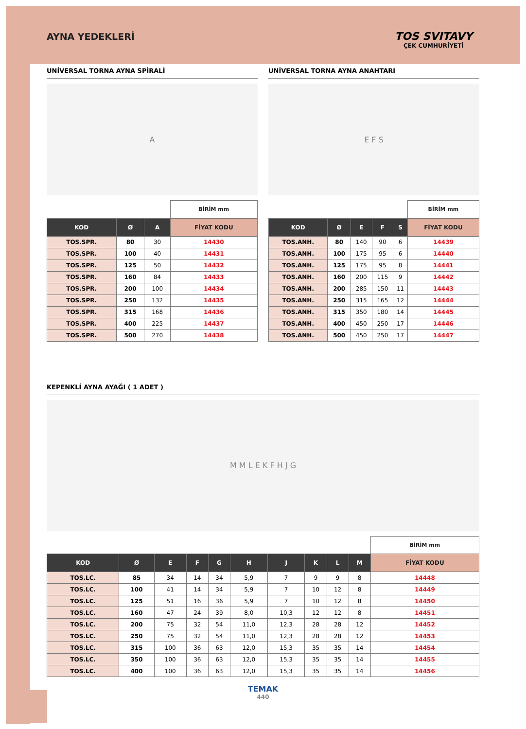TOS SVITAVY
ÇEK CUMHURİYETİ
AYNA YEDEKLERİ
UNİVERSAL TORNA AYNA SPİRALİ
A
| | | | BİRİM mm |
| --- | --- | --- | --- |
| KOD | Ø | A | FİYAT KODU |
| TOS.SPR. | 80 | 30 | 14430 |
| TOS.SPR. | 100 | 40 | 14431 |
| TOS.SPR. | 125 | 50 | 14432 |
| TOS.SPR. | 160 | 84 | 14433 |
| TOS.SPR. | 200 | 100 | 14434 |
| TOS.SPR. | 250 | 132 | 14435 |
| TOS.SPR. | 315 | 168 | 14436 |
| TOS.SPR. | 400 | 225 | 14437 |
| TOS.SPR. | 500 | 270 | 14438 |
UNİVERSAL TORNA AYNA ANAHTARI
E F S
| | | | | | BİRİM mm |
| --- | --- | --- | --- | --- | --- |
| KOD | Ø | E | F | S | FİYAT KODU |
| TOS.ANH. | 80 | 140 | 90 | 6 | 14439 |
| TOS.ANH. | 100 | 175 | 95 | 6 | 14440 |
| TOS.ANH. | 125 | 175 | 95 | 8 | 14441 |
| TOS.ANH. | 160 | 200 | 115 | 9 | 14442 |
| TOS.ANH. | 200 | 285 | 150 | 11 | 14443 |
| TOS.ANH. | 250 | 315 | 165 | 12 | 14444 |
| TOS.ANH. | 315 | 350 | 180 | 14 | 14445 |
| TOS.ANH. | 400 | 450 | 250 | 17 | 14446 |
| TOS.ANH. | 500 | 450 | 250 | 17 | 14447 |
KEPENKLİ AYNA AYAĞI ( 1 ADET )
M M L E K F H J G
| | | | | | | | | | | BİRİM mm |
| --- | --- | --- | --- | --- | --- | --- | --- | --- | --- | --- |
| KOD | Ø | E | F | G | H | J | K | L | M | FİYAT KODU |
| TOS.LC. | 85 | 34 | 14 | 34 | 5,9 | 7 | 9 | 9 | 8 | 14448 |
| TOS.LC. | 100 | 41 | 14 | 34 | 5,9 | 7 | 10 | 12 | 8 | 14449 |
| TOS.LC. | 125 | 51 | 16 | 36 | 5,9 | 7 | 10 | 12 | 8 | 14450 |
| TOS.LC. | 160 | 47 | 24 | 39 | 8,0 | 10,3 | 12 | 12 | 8 | 14451 |
| TOS.LC. | 200 | 75 | 32 | 54 | 11,0 | 12,3 | 28 | 28 | 12 | 14452 |
| TOS.LC. | 250 | 75 | 32 | 54 | 11,0 | 12,3 | 28 | 28 | 12 | 14453 |
| TOS.LC. | 315 | 100 | 36 | 63 | 12,0 | 15,3 | 35 | 35 | 14 | 14454 |
| TOS.LC. | 350 | 100 | 36 | 63 | 12,0 | 15,3 | 35 | 35 | 14 | 14455 |
| TOS.LC. | 400 | 100 | 36 | 63 | 12,0 | 15,3 | 35 | 35 | 14 | 14456 |
TEMAK
440